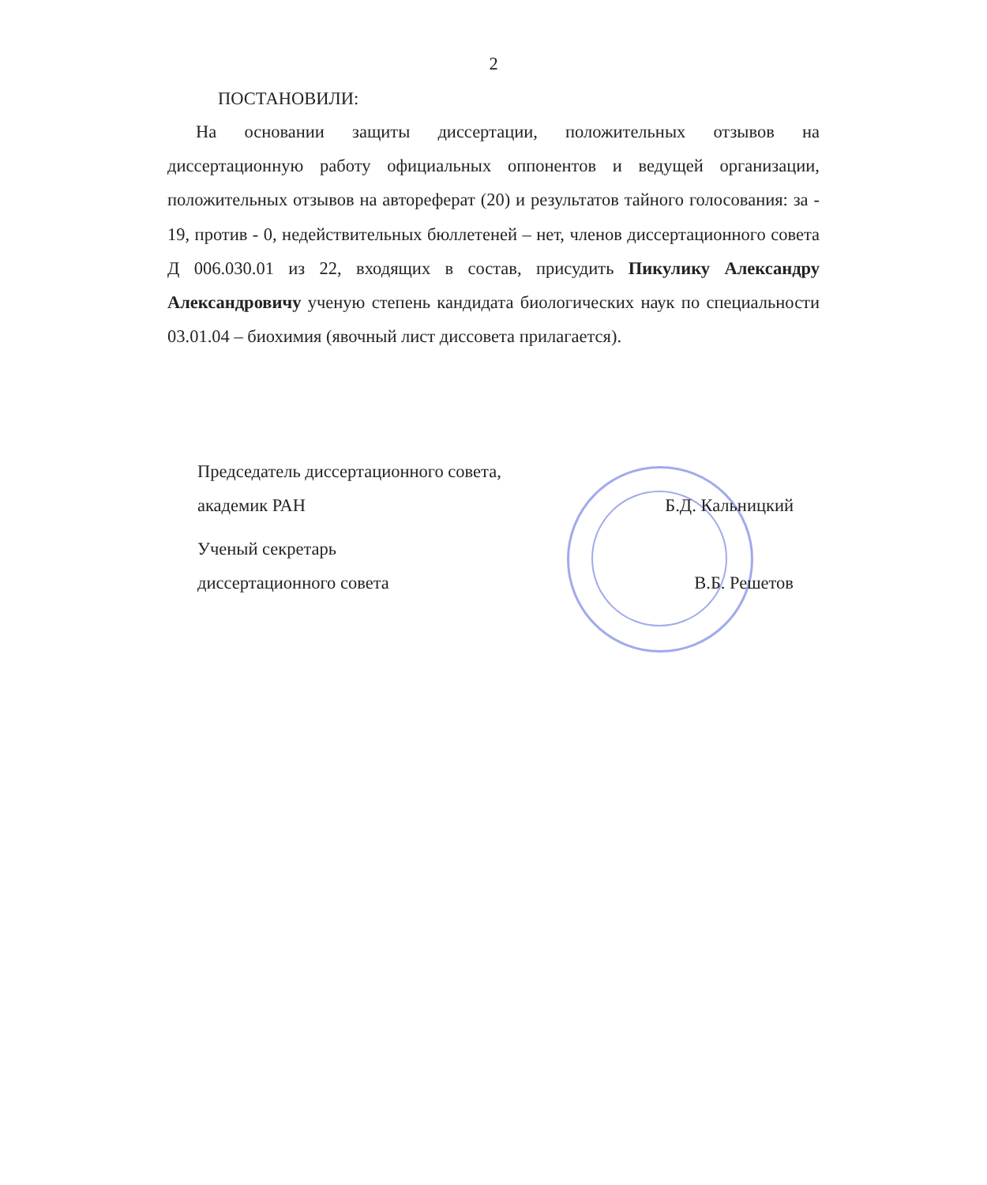2
ПОСТАНОВИЛИ:
На основании защиты диссертации, положительных отзывов на диссертационную работу официальных оппонентов и ведущей организации, положительных отзывов на автореферат (20) и результатов тайного голосования: за - 19, против - 0, недействительных бюллетеней – нет, членов диссертационного совета Д 006.030.01 из 22, входящих в состав, присудить Пикулику Александру Александровичу ученую степень кандидата биологических наук по специальности 03.01.04 – биохимия (явочный лист диссовета прилагается).
Председатель диссертационного совета,
академик РАН Б.Д. Кальницкий
Ученый секретарь
диссертационного совета В.Б. Решетов